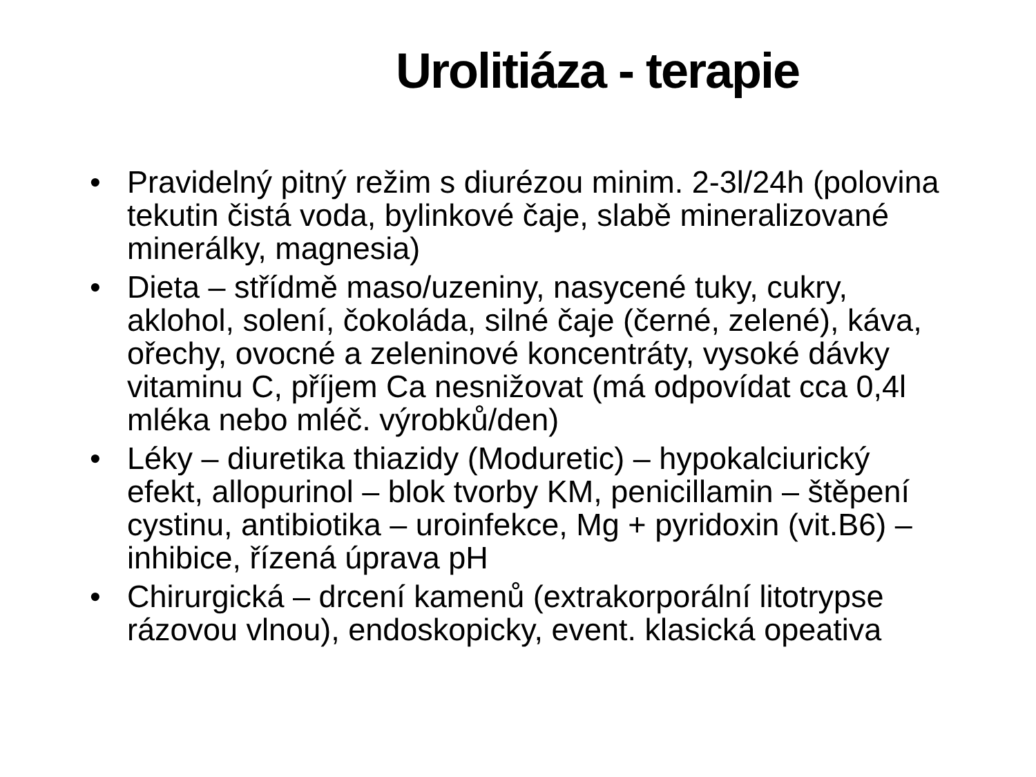Urolitiáza - terapie
• Pravidelný pitný režim s diurézou minim. 2-3l/24h (polovina tekutin čistá voda, bylinkové čaje, slabě mineralizované minerálky, magnesia)
• Dieta – střídmě maso/uzeniny, nasycené tuky, cukry, aklohol, solení, čokoláda, silné čaje (černé, zelené), káva, ořechy, ovocné a zeleninové koncentráty, vysoké dávky vitaminu C, příjem Ca nesnižovat (má odpovídat cca 0,4l mléka nebo mléč. výrobků/den)
• Léky – diuretika thiazidy (Moduretic) – hypokalciurický efekt, allopurinol – blok tvorby KM, penicillamin – štěpení cystinu, antibiotika – uroinfekce, Mg + pyridoxin (vit.B6) – inhibice, řízená úprava pH
• Chirurgická – drcení kamenů (extrakorporální litotrypse rázovou vlnou), endoskopicky, event. klasická opeativa